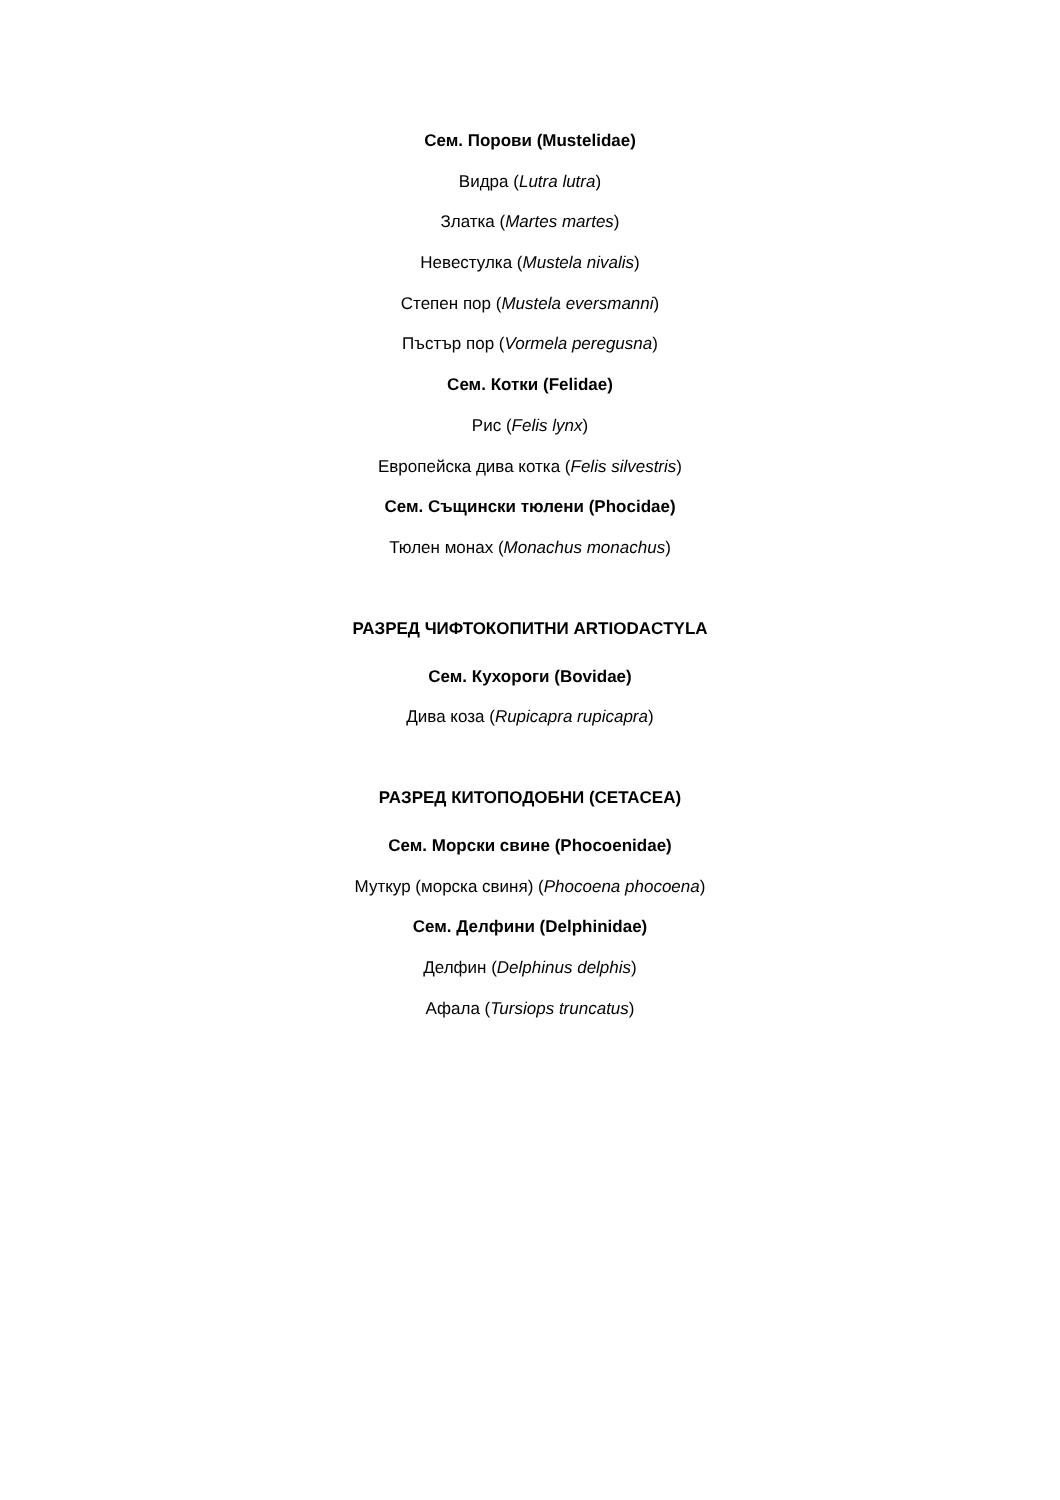Сем. Порови (Mustelidae)
Видра (Lutra lutra)
Златка (Martes martes)
Невестулка (Mustela nivalis)
Степен пор (Mustela eversmanni)
Пъстър пор (Vormela peregusna)
Сем. Котки (Felidae)
Рис (Felis lynx)
Европейска дива котка (Felis silvestris)
Сем. Същински тюлени (Phocidae)
Тюлен монах (Monachus monachus)
РАЗРЕД ЧИФТОКОПИТНИ ARTIODACTYLA
Сем. Кухороги (Bovidae)
Дива коза (Rupicapra rupicapra)
РАЗРЕД КИТОПОДОБНИ (CETACEA)
Сем. Морски свине (Phocoenidae)
Муткур (морска свиня) (Phocoena phocoena)
Сем. Делфини (Delphinidae)
Делфин (Delphinus delphis)
Афала (Tursiops truncatus)